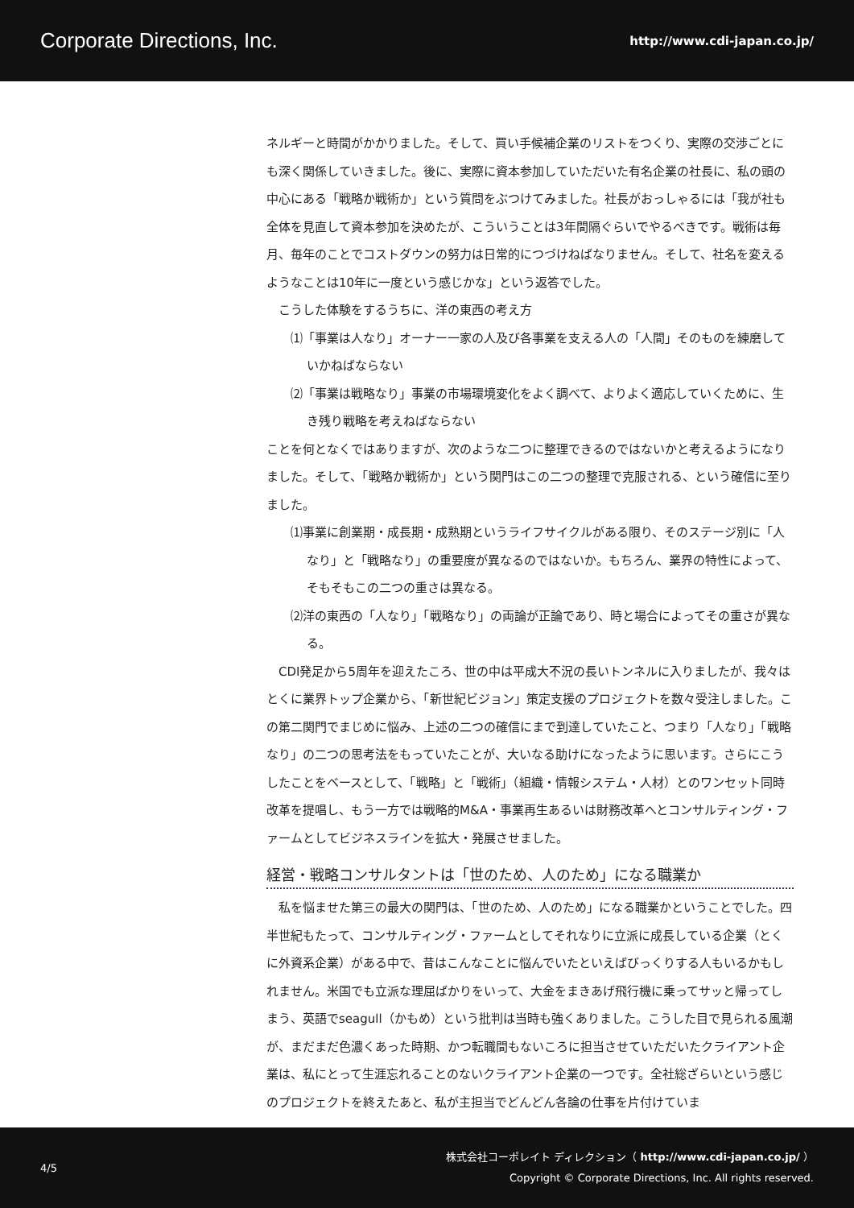Corporate Directions, Inc. http://www.cdi-japan.co.jp/
ネルギーと時間がかかりました。そして、買い手候補企業のリストをつくり、実際の交渉ごとにも深く関係していきました。後に、実際に資本参加していただいた有名企業の社長に、私の頭の中心にある「戦略か戦術か」という質問をぶつけてみました。社長がおっしゃるには「我が社も全体を見直して資本参加を決めたが、こういうことは3年間隔ぐらいでやるべきです。戦術は毎月、毎年のことでコストダウンの努力は日常的につづけねばなりません。そして、社名を変えるようなことは10年に一度という感じかな」という返答でした。
こうした体験をするうちに、洋の東西の考え方
⑴「事業は人なり」オーナー一家の人及び各事業を支える人の「人間」そのものを練磨していかねばならない
⑵「事業は戦略なり」事業の市場環境変化をよく調べて、よりよく適応していくために、生き残り戦略を考えねばならない
ことを何となくではありますが、次のような二つに整理できるのではないかと考えるようになりました。そして、「戦略か戦術か」という関門はこの二つの整理で克服される、という確信に至りました。
⑴事業に創業期・成長期・成熟期というライフサイクルがある限り、そのステージ別に「人なり」と「戦略なり」の重要度が異なるのではないか。もちろん、業界の特性によって、そもそもこの二つの重さは異なる。
⑵洋の東西の「人なり」「戦略なり」の両論が正論であり、時と場合によってその重さが異なる。
CDI発足から5周年を迎えたころ、世の中は平成大不況の長いトンネルに入りましたが、我々はとくに業界トップ企業から、「新世紀ビジョン」策定支援のプロジェクトを数々受注しました。この第二関門でまじめに悩み、上述の二つの確信にまで到達していたこと、つまり「人なり」「戦略なり」の二つの思考法をもっていたことが、大いなる助けになったように思います。さらにこうしたことをベースとして、「戦略」と「戦術」（組織・情報システム・人材）とのワンセット同時改革を提唱し、もう一方では戦略的M&A・事業再生あるいは財務改革へとコンサルティング・ファームとしてビジネスラインを拡大・発展させました。
経営・戦略コンサルタントは「世のため、人のため」になる職業か
私を悩ませた第三の最大の関門は、「世のため、人のため」になる職業かということでした。四半世紀もたって、コンサルティング・ファームとしてそれなりに立派に成長している企業（とくに外資系企業）がある中で、昔はこんなことに悩んでいたといえばびっくりする人もいるかもしれません。米国でも立派な理屈ばかりをいって、大金をまきあげ飛行機に乗ってサッと帰ってしまう、英語でseagull（かもめ）という批判は当時も強くありました。こうした目で見られる風潮が、まだまだ色濃くあった時期、かつ転職間もないころに担当させていただいたクライアント企業は、私にとって生涯忘れることのないクライアント企業の一つです。全社総ざらいという感じのプロジェクトを終えたあと、私が主担当でどんどん各論の仕事を片付けていま
4/5
株式会社コーポレイト ディレクション（ http://www.cdi-japan.co.jp/ ）
Copyright © Corporate Directions, Inc. All rights reserved.